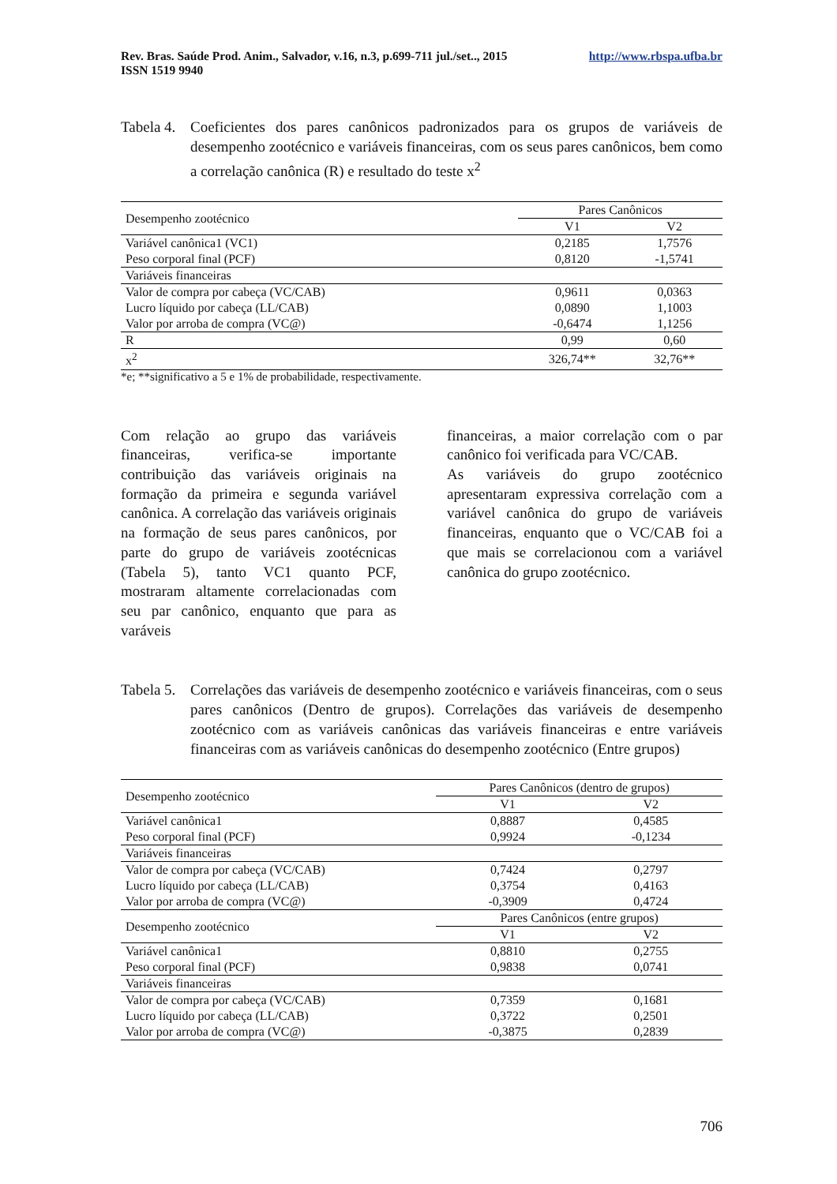Rev. Bras. Saúde Prod. Anim., Salvador, v.16, n.3, p.699-711 jul./set.., 2015
ISSN 1519 9940 http://www.rbspa.ufba.br
Tabela 4. Coeficientes dos pares canônicos padronizados para os grupos de variáveis de desempenho zootécnico e variáveis financeiras, com os seus pares canônicos, bem como a correlação canônica (R) e resultado do teste x<sup>2</sup>
| Desempenho zootécnico | Pares Canônicos | |
| --- | --- | --- |
| | V1 | V2 |
| Variável canônica1 (VC1) | 0,2185 | 1,7576 |
| Peso corporal final (PCF) | 0,8120 | -1,5741 |
| Variáveis financeiras | | |
| Valor de compra por cabeça (VC/CAB) | 0,9611 | 0,0363 |
| Lucro líquido por cabeça (LL/CAB) | 0,0890 | 1,1003 |
| Valor por arroba de compra (VC@) | -0,6474 | 1,1256 |
| R | 0,99 | 0,60 |
| x<sup>2</sup> | 326,74** | 32,76** |
*e; **significativo a 5 e 1% de probabilidade, respectivamente.
Com relação ao grupo das variáveis financeiras, verifica-se importante contribuição das variáveis originais na formação da primeira e segunda variável canônica. A correlação das variáveis originais na formação de seus pares canônicos, por parte do grupo de variáveis zootécnicas (Tabela 5), tanto VC1 quanto PCF, mostraram altamente correlacionadas com seu par canônico, enquanto que para as varáveis
financeiras, a maior correlação com o par canônico foi verificada para VC/CAB.
As variáveis do grupo zootécnico apresentaram expressiva correlação com a variável canônica do grupo de variáveis financeiras, enquanto que o VC/CAB foi a que mais se correlacionou com a variável canônica do grupo zootécnico.
Tabela 5. Correlações das variáveis de desempenho zootécnico e variáveis financeiras, com o seus pares canônicos (Dentro de grupos). Correlações das variáveis de desempenho zootécnico com as variáveis canônicas das variáveis financeiras e entre variáveis financeiras com as variáveis canônicas do desempenho zootécnico (Entre grupos)
| Desempenho zootécnico | Pares Canônicos (dentro de grupos) | |
| --- | --- | --- |
| | V1 | V2 |
| Variável canônica1 | 0,8887 | 0,4585 |
| Peso corporal final (PCF) | 0,9924 | -0,1234 |
| Variáveis financeiras | | |
| Valor de compra por cabeça (VC/CAB) | 0,7424 | 0,2797 |
| Lucro líquido por cabeça (LL/CAB) | 0,3754 | 0,4163 |
| Valor por arroba de compra (VC@) | -0,3909 | 0,4724 |
| Desempenho zootécnico | Pares Canônicos (entre grupos) | |
| | V1 | V2 |
| Variável canônica1 | 0,8810 | 0,2755 |
| Peso corporal final (PCF) | 0,9838 | 0,0741 |
| Variáveis financeiras | | |
| Valor de compra por cabeça (VC/CAB) | 0,7359 | 0,1681 |
| Lucro líquido por cabeça (LL/CAB) | 0,3722 | 0,2501 |
| Valor por arroba de compra (VC@) | -0,3875 | 0,2839 |
706